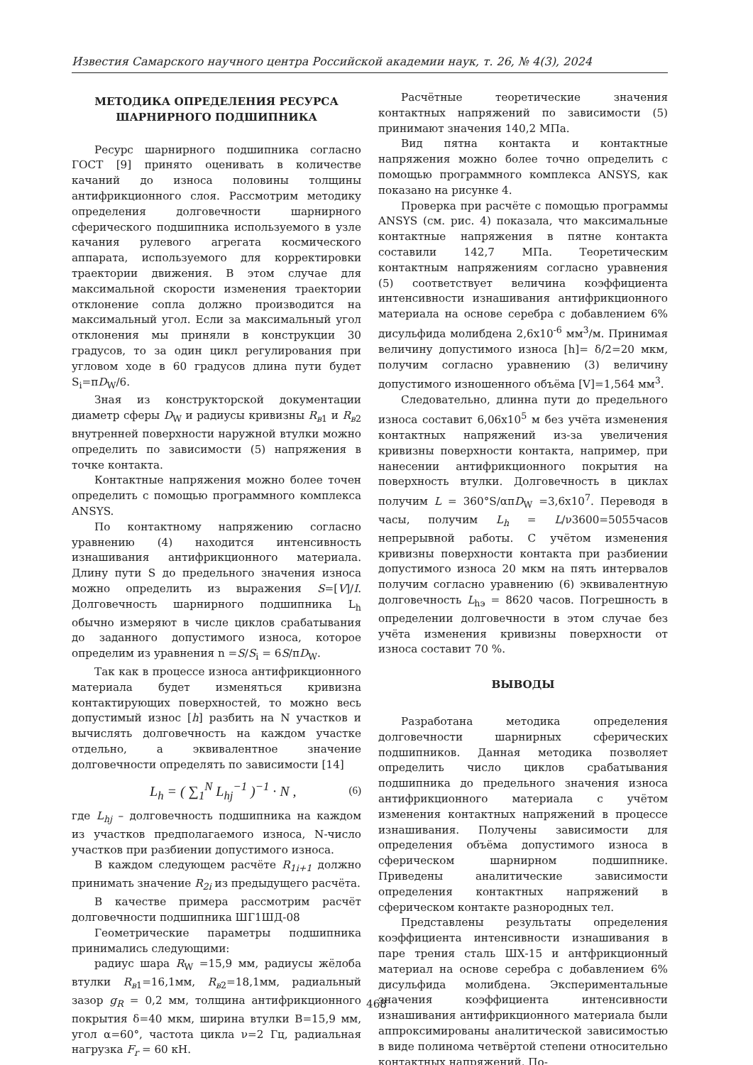Известия Самарского научного центра Российской академии наук, т. 26, № 4(3), 2024
МЕТОДИКА ОПРЕДЕЛЕНИЯ РЕСУРСА
ШАРНИРНОГО ПОДШИПНИКА
Ресурс шарнирного подшипника согласно ГОСТ [9] принято оценивать в количестве качаний до износа половины толщины антифрикционного слоя. Рассмотрим методику определения долговечности шарнирного сферического подшипника используемого в узле качания рулевого агрегата космического аппарата, используемого для корректировки траектории движения. В этом случае для максимальной скорости изменения траектории отклонение сопла должно производится на максимальный угол. Если за максимальный угол отклонения мы приняли в конструкции 30 градусов, то за один цикл регулирования при угловом ходе в 60 градусов длина пути будет S<sub>i</sub>=πD<sub>W</sub>/6.
Зная из конструкторской документации диаметр сферы D<sub>W</sub> и радиусы кривизны R<sub>в1</sub> и R<sub>в2</sub> внутренней поверхности наружной втулки можно определить по зависимости (5) напряжения в точке контакта.
Контактные напряжения можно более точен определить с помощью программного комплекса ANSYS.
По контактному напряжению согласно уравнению (4) находится интенсивность изнашивания антифрикционного материала. Длину пути S до предельного значения износа можно определить из выражения S=[V]/I. Долговечность шарнирного подшипника L<sub>h</sub> обычно измеряют в числе циклов срабатывания до заданного допустимого износа, которое определим из уравнения n =S/S<sub>i</sub> = 6S/πD<sub>W</sub>.
Так как в процессе износа антифрикционного материала будет изменяться кривизна контактирующих поверхностей, то можно весь допустимый износ [h] разбить на N участков и вычислять долговечность на каждом участке отдельно, а эквивалентное значение долговечности определять по зависимости [14]
L<sub>h</sub> = ( ∑<sub>1</sub><sup>N</sup> L<sub>hj</sub><sup>−1</sup> )<sup>−1</sup> · N , (6)
где L<sub>hj</sub> – долговечность подшипника на каждом из участков предполагаемого износа, N-число участков при разбиении допустимого износа.
В каждом следующем расчёте R<sub>1i+1</sub> должно принимать значение R<sub>2i</sub> из предыдущего расчёта.
В качестве примера рассмотрим расчёт долговечности подшипника ШГ1ШД-08
Геометрические параметры подшипника принимались следующими:
радиус шара R<sub>W</sub> =15,9 мм, радиусы жёлоба втулки R<sub>в1</sub>=16,1мм, R<sub>в2</sub>=18,1мм, радиальный зазор g<sub>R</sub> = 0,2 мм, толщина антифрикционного покрытия δ=40 мкм, ширина втулки B=15,9 мм, угол α=60°, частота цикла ν=2 Гц, радиальная нагрузка F<sub>r</sub> = 60 кН.
Расчётные теоретические значения контактных напряжений по зависимости (5) принимают значения 140,2 МПа.
Вид пятна контакта и контактные напряжения можно более точно определить с помощью программного комплекса ANSYS, как показано на рисунке 4.
Проверка при расчёте с помощью программы ANSYS (см. рис. 4) показала, что максимальные контактные напряжения в пятне контакта составили 142,7 МПа. Теоретическим контактным напряжениям согласно уравнения (5) соответствует величина коэффициента интенсивности изнашивания антифрикционного материала на основе серебра с добавлением 6% дисульфида молибдена 2,6х10<sup>-6</sup> мм<sup>3</sup>/м. Принимая величину допустимого износа [h]= δ/2=20 мкм, получим согласно уравнению (3) величину допустимого изношенного объёма [V]=1,564 мм<sup>3</sup>.
Следовательно, длинна пути до предельного износа составит 6,06х10<sup>5</sup> м без учёта изменения контактных напряжений из-за увеличения кривизны поверхности контакта, например, при нанесении антифрикционного покрытия на поверхность втулки. Долговечность в циклах получим L = 360°S/απD<sub>W</sub> =3,6х10<sup>7</sup>. Переводя в часы, получим L<sub>h</sub> = L/ν3600=5055часов непрерывной работы. С учётом изменения кривизны поверхности контакта при разбиении допустимого износа 20 мкм на пять интервалов получим согласно уравнению (6) эквивалентную долговечность L<sub>hэ</sub> = 8620 часов. Погрешность в определении долговечности в этом случае без учёта изменения кривизны поверхности от износа составит 70 %.
ВЫВОДЫ
Разработана методика определения долговечности шарнирных сферических подшипников. Данная методика позволяет определить число циклов срабатывания подшипника до предельного значения износа антифрикционного материала с учётом изменения контактных напряжений в процессе изнашивания. Получены зависимости для определения объёма допустимого износа в сферическом шарнирном подшипнике. Приведены аналитические зависимости определения контактных напряжений в сферическом контакте разнородных тел.
Представлены результаты определения коэффициента интенсивности изнашивания в паре трения сталь ШХ-15 и антфрикционный материал на основе серебра с добавлением 6% дисульфида молибдена. Экспериментальные значения коэффициента интенсивности изнашивания антифрикционного материала были аппроксимированы аналитической зависимостью в виде полинома четвёртой степени относительно контактных напряжений. По-
468